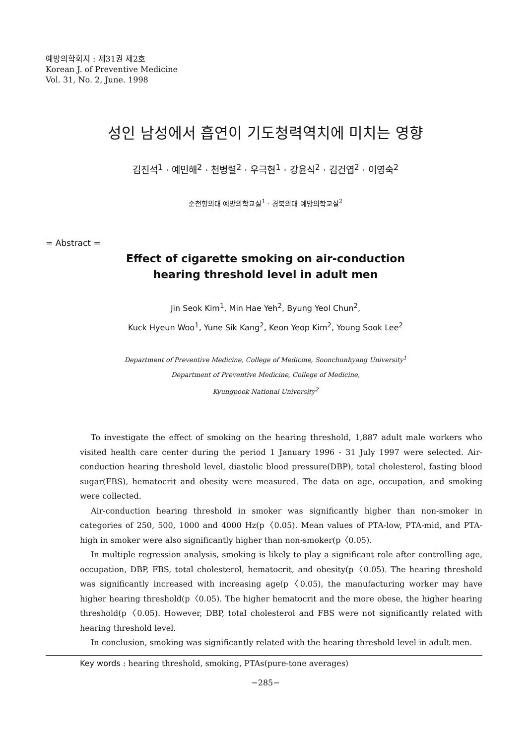예방의학회지 : 제31권 제2호
Korean J. of Preventive Medicine
Vol. 31, No. 2, June. 1998
성인 남성에서 흡연이 기도청력역치에 미치는 영향
김진석<sup>1</sup> · 예민해<sup>2</sup> · 천병렬<sup>2</sup> · 우극현<sup>1</sup> · 강윤식<sup>2</sup> · 김건엽<sup>2</sup> · 이영숙<sup>2</sup>
순천향의대 예방의학교실<sup>1</sup> · 경북의대 예방의학교실<sup>2</sup>
= Abstract =
Effect of cigarette smoking on air-conduction
hearing threshold level in adult men
Jin Seok Kim<sup>1</sup>, Min Hae Yeh<sup>2</sup>, Byung Yeol Chun<sup>2</sup>,
Kuck Hyeun Woo<sup>1</sup>, Yune Sik Kang<sup>2</sup>, Keon Yeop Kim<sup>2</sup>, Young Sook Lee<sup>2</sup>
Department of Preventive Medicine, College of Medicine, Soonchunhyang University<sup>1</sup>
Department of Preventive Medicine, College of Medicine,
Kyungpook National University<sup>2</sup>
To investigate the effect of smoking on the hearing threshold, 1,887 adult male workers who visited health care center during the period 1 January 1996 - 31 July 1997 were selected. Air-conduction hearing threshold level, diastolic blood pressure(DBP), total cholesterol, fasting blood sugar(FBS), hematocrit and obesity were measured. The data on age, occupation, and smoking were collected.
Air-conduction hearing threshold in smoker was significantly higher than non-smoker in categories of 250, 500, 1000 and 4000 Hz(p〈0.05). Mean values of PTA-low, PTA-mid, and PTA-high in smoker were also significantly higher than non-smoker(p〈0.05).
In multiple regression analysis, smoking is likely to play a significant role after controlling age, occupation, DBP, FBS, total cholesterol, hematocrit, and obesity(p〈0.05). The hearing threshold was significantly increased with increasing age(p〈0.05), the manufacturing worker may have higher hearing threshold(p〈0.05). The higher hematocrit and the more obese, the higher hearing threshold(p〈0.05). However, DBP, total cholesterol and FBS were not significantly related with hearing threshold level.
In conclusion, smoking was significantly related with the hearing threshold level in adult men.
Key words : hearing threshold, smoking, PTAs(pure-tone averages)
−285−